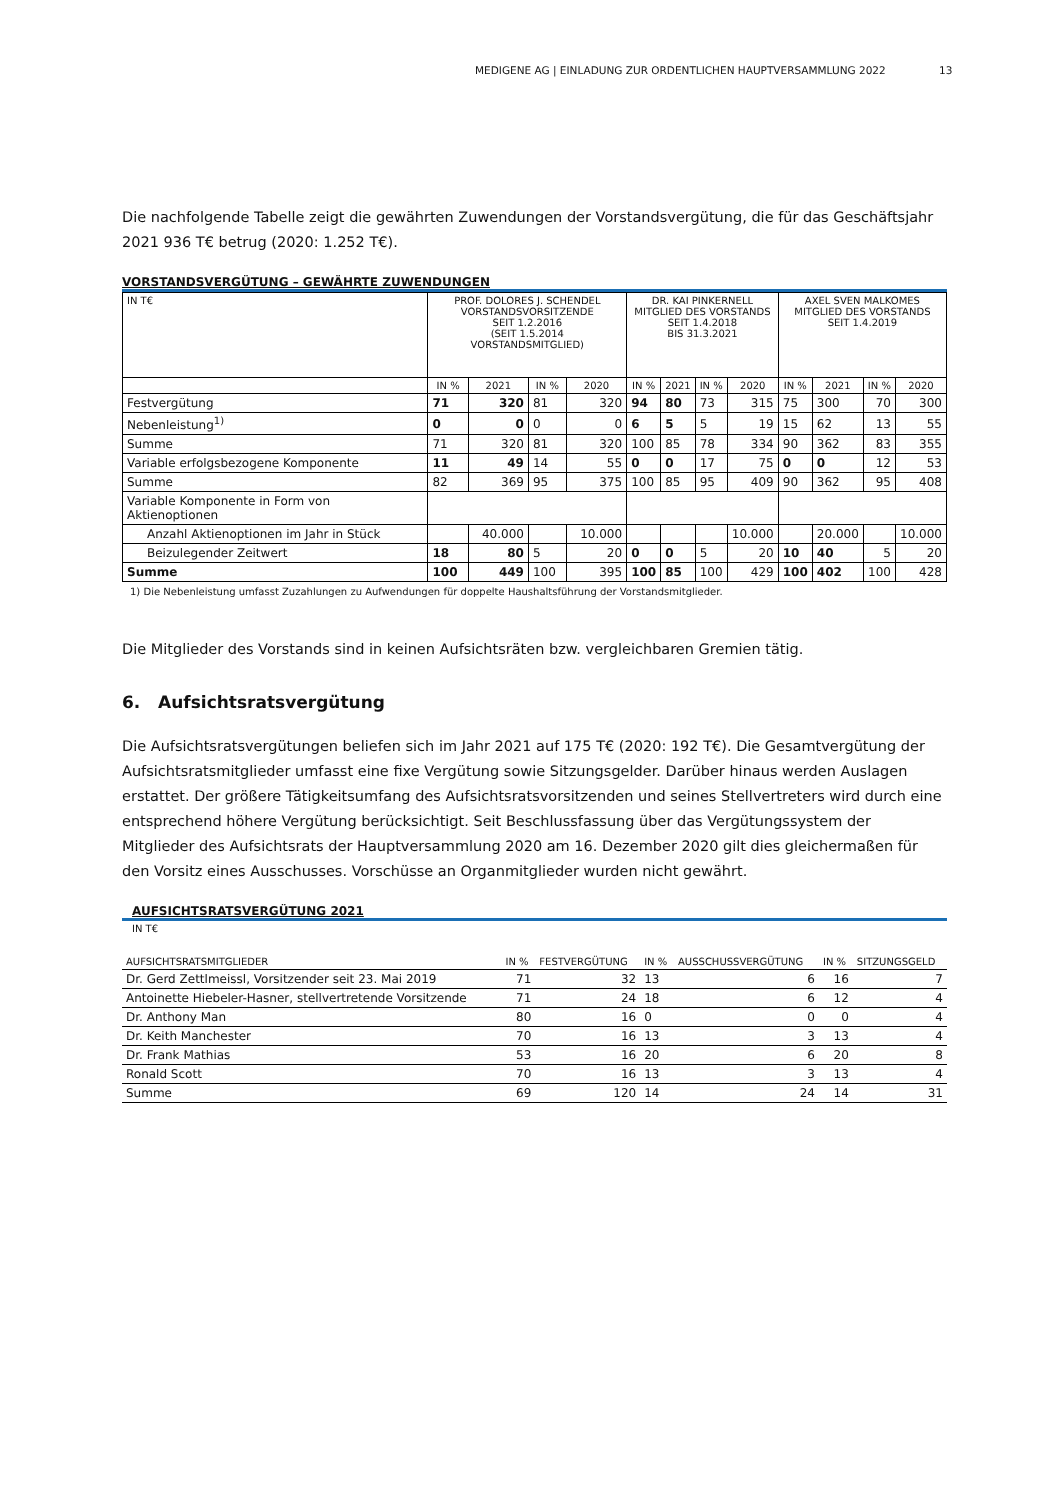MEDIGENE AG | EINLADUNG ZUR ORDENTLICHEN HAUPTVERSAMMLUNG 2022 13
Die nachfolgende Tabelle zeigt die gewährten Zuwendungen der Vorstandsvergütung, die für das Geschäftsjahr 2021 936 T€ betrug (2020: 1.252 T€).
VORSTANDSVERGÜTUNG – GEWÄHRTE ZUWENDUNGEN
| IN T€ | PROF. DOLORES J. SCHENDEL VORSTANDSVORSITZENDE SEIT 1.2.2016 (SEIT 1.5.2014 VORSTANDSMITGLIED) | | | | DR. KAI PINKERNELL MITGLIED DES VORSTANDS SEIT 1.4.2018 BIS 31.3.2021 | | | | AXEL SVEN MALKOMES MITGLIED DES VORSTANDS SEIT 1.4.2019 | | | |
| --- | --- | --- | --- | --- | --- | --- | --- | --- | --- | --- | --- | --- |
| | IN % | 2021 | IN % | 2020 | IN % | 2021 | IN % | 2020 | IN % | 2021 | IN % | 2020 |
| Festvergütung | 71 | 320 | 81 | 320 | 94 | 80 | 73 | 315 | 75 | 300 | 70 | 300 |
| Nebenleistung<sup>1)</sup> | 0 | 0 | 0 | 0 | 6 | 5 | 5 | 19 | 15 | 62 | 13 | 55 |
| Summe | 71 | 320 | 81 | 320 | 100 | 85 | 78 | 334 | 90 | 362 | 83 | 355 |
| Variable erfolgsbezogene Komponente | 11 | 49 | 14 | 55 | 0 | 0 | 17 | 75 | 0 | 0 | 12 | 53 |
| Summe | 82 | 369 | 95 | 375 | 100 | 85 | 95 | 409 | 90 | 362 | 95 | 408 |
| Variable Komponente in Form von Aktienoptionen | | | | | | | | | | | | |
| Anzahl Aktienoptionen im Jahr in Stück | | 40.000 | | 10.000 | | | | 10.000 | | 20.000 | | 10.000 |
| Beizulegender Zeitwert | 18 | 80 | 5 | 20 | 0 | 0 | 5 | 20 | 10 | 40 | 5 | 20 |
| Summe | 100 | 449 | 100 | 395 | 100 | 85 | 100 | 429 | 100 | 402 | 100 | 428 |
1) Die Nebenleistung umfasst Zuzahlungen zu Aufwendungen für doppelte Haushaltsführung der Vorstandsmitglieder.
Die Mitglieder des Vorstands sind in keinen Aufsichtsräten bzw. vergleichbaren Gremien tätig.
6. Aufsichtsratsvergütung
Die Aufsichtsratsvergütungen beliefen sich im Jahr 2021 auf 175 T€ (2020: 192 T€). Die Gesamtvergütung der Aufsichtsratsmitglieder umfasst eine fixe Vergütung sowie Sitzungsgelder. Darüber hinaus werden Auslagen erstattet. Der größere Tätigkeitsumfang des Aufsichtsratsvorsitzenden und seines Stellvertreters wird durch eine entsprechend höhere Vergütung berücksichtigt. Seit Beschlussfassung über das Vergütungssystem der Mitglieder des Aufsichtsrats der Hauptversammlung 2020 am 16. Dezember 2020 gilt dies gleichermaßen für den Vorsitz eines Ausschusses. Vorschüsse an Organmitglieder wurden nicht gewährt.
AUFSICHTSRATSVERGÜTUNG 2021
IN T€
| AUFSICHTSRATSMITGLIEDER | IN % | FESTVERGÜTUNG | IN % | AUSSCHUSSVERGÜTUNG | IN % | SITZUNGSGELD |
| --- | --- | --- | --- | --- | --- | --- |
| Dr. Gerd Zettlmeissl, Vorsitzender seit 23. Mai 2019 | 71 | 32 | 13 | 6 | 16 | 7 |
| Antoinette Hiebeler-Hasner, stellvertretende Vorsitzende | 71 | 24 | 18 | 6 | 12 | 4 |
| Dr. Anthony Man | 80 | 16 | 0 | 0 | 0 | 4 |
| Dr. Keith Manchester | 70 | 16 | 13 | 3 | 13 | 4 |
| Dr. Frank Mathias | 53 | 16 | 20 | 6 | 20 | 8 |
| Ronald Scott | 70 | 16 | 13 | 3 | 13 | 4 |
| Summe | 69 | 120 | 14 | 24 | 14 | 31 |